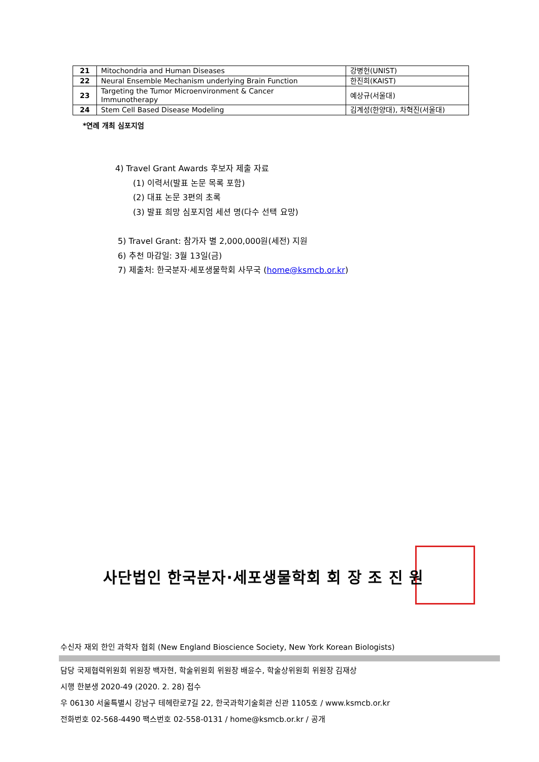| 21 | Mitochondria and Human Diseases | 강병헌(UNIST) |
| 22 | Neural Ensemble Mechanism underlying Brain Function | 한진희(KAIST) |
| 23 | Targeting the Tumor Microenvironment & Cancer Immunotherapy | 예상규(서울대) |
| 24 | Stem Cell Based Disease Modeling | 김계성(한양대), 차혁진(서울대) |
*연례 개최 심포지엄
4) Travel Grant Awards 후보자 제출 자료
(1) 이력서(발표 논문 목록 포함)
(2) 대표 논문 3편의 초록
(3) 발표 희망 심포지엄 세션 명(다수 선택 요망)
5) Travel Grant: 참가자 별 2,000,000원(세전) 지원
6) 추천 마감일: 3월 13일(금)
7) 제출처: 한국분자·세포생물학회 사무국 (home@ksmcb.or.kr)
사단법인 한국분자·세포생물학회 회 장 조 진 원
수신자 재외 한인 과학자 협회 (New England Bioscience Society, New York Korean Biologists)
담당 국제협력위원회 위원장 백자현, 학술위원회 위원장 배윤수, 학술상위원회 위원장 김재상
시행 한분생 2020-49 (2020. 2. 28) 접수
우 06130 서울특별시 강남구 테헤란로7길 22, 한국과학기술회관 신관 1105호 / www.ksmcb.or.kr
전화번호 02-568-4490 팩스번호 02-558-0131 / home@ksmcb.or.kr / 공개